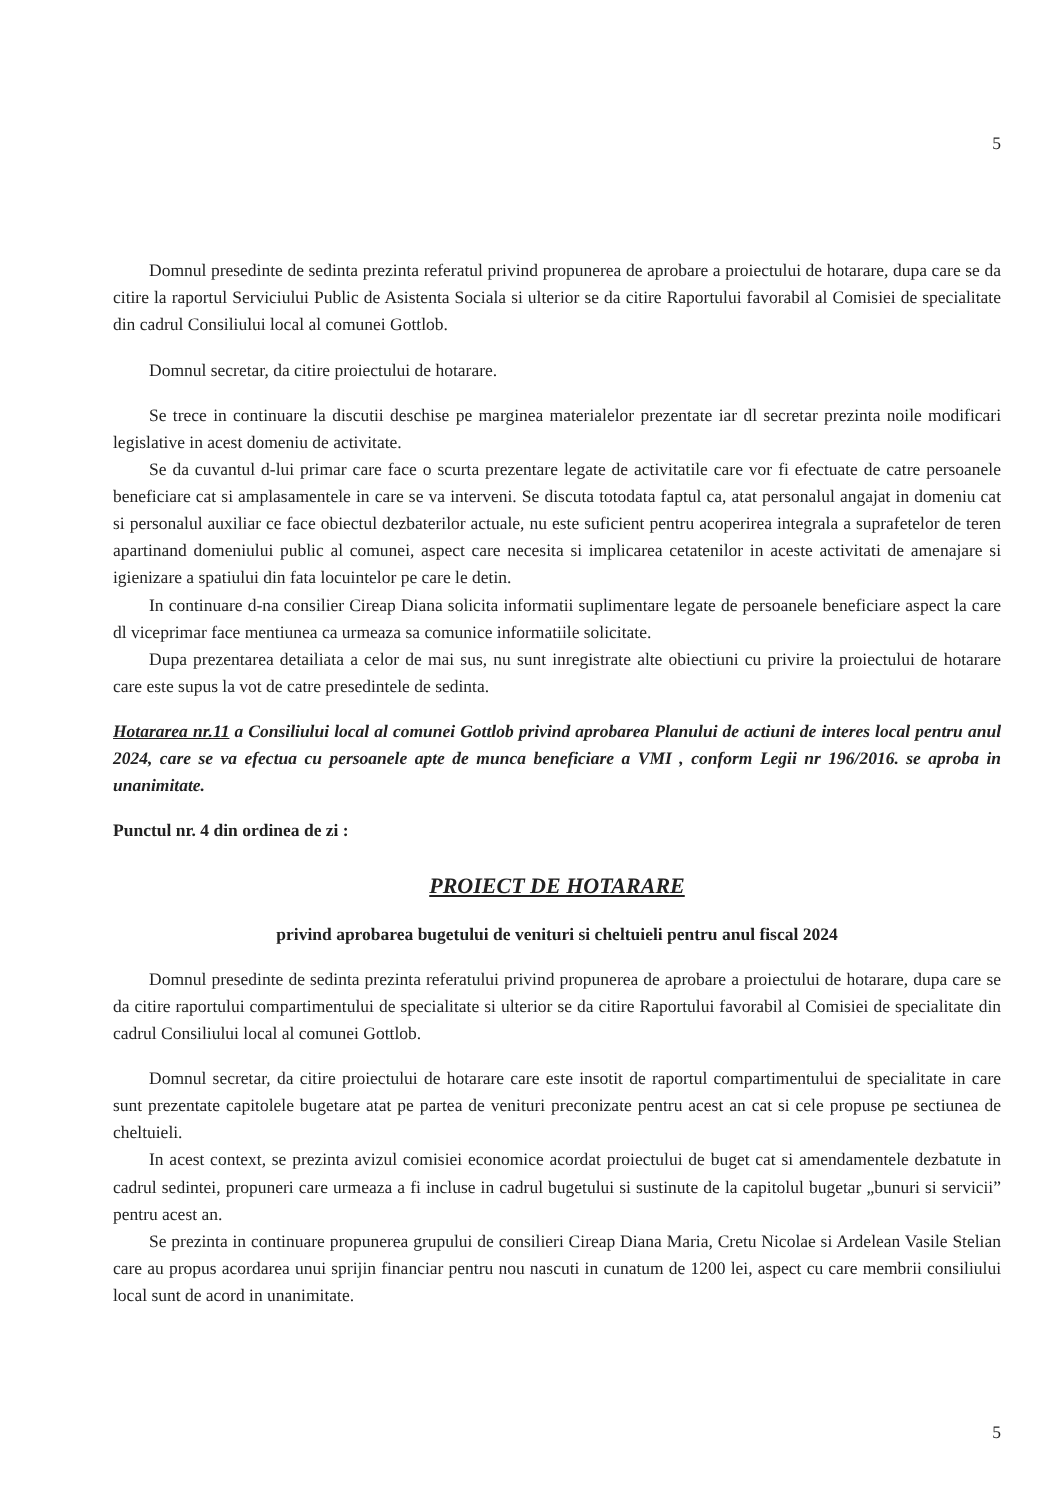5
Domnul presedinte de sedinta prezinta referatul privind propunerea de aprobare a proiectului de hotarare, dupa care se da citire la raportul Serviciului Public de Asistenta Sociala si ulterior se da citire Raportului favorabil al Comisiei de specialitate din cadrul Consiliului local al comunei Gottlob.
Domnul secretar, da citire proiectului de hotarare.
Se trece in continuare la discutii deschise pe marginea materialelor prezentate iar dl secretar prezinta noile modificari legislative in acest domeniu de activitate.
Se da cuvantul d-lui primar care face o scurta prezentare legate de activitatile care vor fi efectuate de catre persoanele beneficiare cat si amplasamentele in care se va interveni. Se discuta totodata faptul ca, atat personalul angajat in domeniu cat si personalul auxiliar ce face obiectul dezbaterilor actuale, nu este suficient pentru acoperirea integrala a suprafetelor de teren apartinand domeniului public al comunei, aspect care necesita si implicarea cetatenilor in aceste activitati de amenajare si igienizare a spatiului din fata locuintelor pe care le detin.
In continuare d-na consilier Cireap Diana solicita informatii suplimentare legate de persoanele beneficiare aspect la care dl viceprimar face mentiunea ca urmeaza sa comunice informatiile solicitate.
Dupa prezentarea detailiata a celor de mai sus, nu sunt inregistrate alte obiectiuni cu privire la proiectului de hotarare care este supus la vot de catre presedintele de sedinta.
Hotararea nr.11 a Consiliului local al comunei Gottlob privind aprobarea Planului de actiuni de interes local pentru anul 2024, care se va efectua cu persoanele apte de munca beneficiare a VMI , conform Legii nr 196/2016. se aproba in unanimitate.
Punctul nr. 4 din ordinea de zi :
PROIECT DE HOTARARE
privind aprobarea bugetului de venituri si cheltuieli pentru anul fiscal 2024
Domnul presedinte de sedinta prezinta referatului privind propunerea de aprobare a proiectului de hotarare, dupa care se da citire raportului compartimentului de specialitate si ulterior se da citire Raportului favorabil al Comisiei de specialitate din cadrul Consiliului local al comunei Gottlob.
Domnul secretar, da citire proiectului de hotarare care este insotit de raportul compartimentului de specialitate in care sunt prezentate capitolele bugetare atat pe partea de venituri preconizate pentru acest an cat si cele propuse pe sectiunea de cheltuieli.
In acest context, se prezinta avizul comisiei economice acordat proiectului de buget cat si amendamentele dezbatute in cadrul sedintei, propuneri care urmeaza a fi incluse in cadrul bugetului si sustinute de la capitolul bugetar „bunuri si servicii” pentru acest an.
Se prezinta in continuare propunerea grupului de consilieri Cireap Diana Maria, Cretu Nicolae si Ardelean Vasile Stelian care au propus acordarea unui sprijin financiar pentru nou nascuti in cunatum de 1200 lei, aspect cu care membrii consiliului local sunt de acord in unanimitate.
5